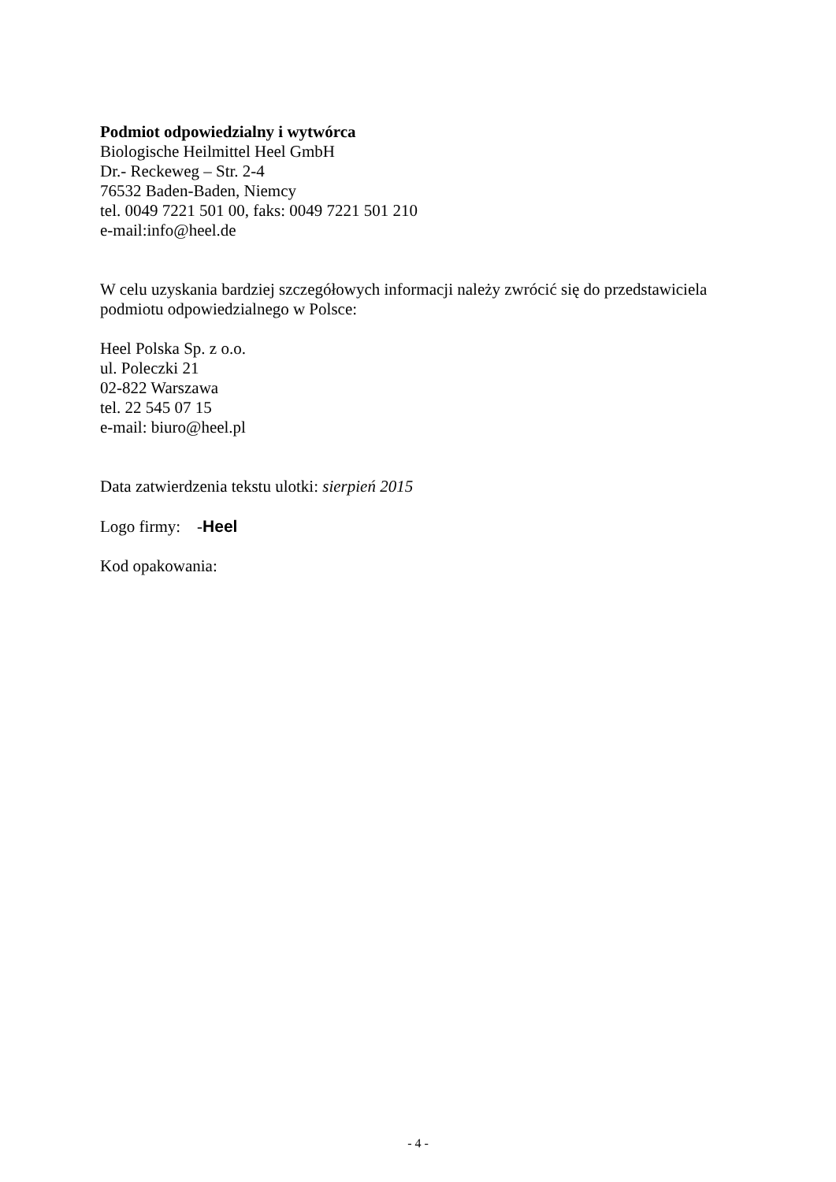Podmiot odpowiedzialny i wytwórca
Biologische Heilmittel Heel GmbH
Dr.- Reckeweg – Str. 2-4
76532 Baden-Baden, Niemcy
tel. 0049 7221 501 00, faks: 0049 7221 501 210
e-mail:info@heel.de
W celu uzyskania bardziej szczegółowych informacji należy zwrócić się do przedstawiciela podmiotu odpowiedzialnego w Polsce:
Heel Polska Sp. z o.o.
ul. Poleczki 21
02-822 Warszawa
tel. 22 545 07 15
e-mail: biuro@heel.pl
Data zatwierdzenia tekstu ulotki: sierpień 2015
Logo firmy: -Heel
Kod opakowania:
- 4 -